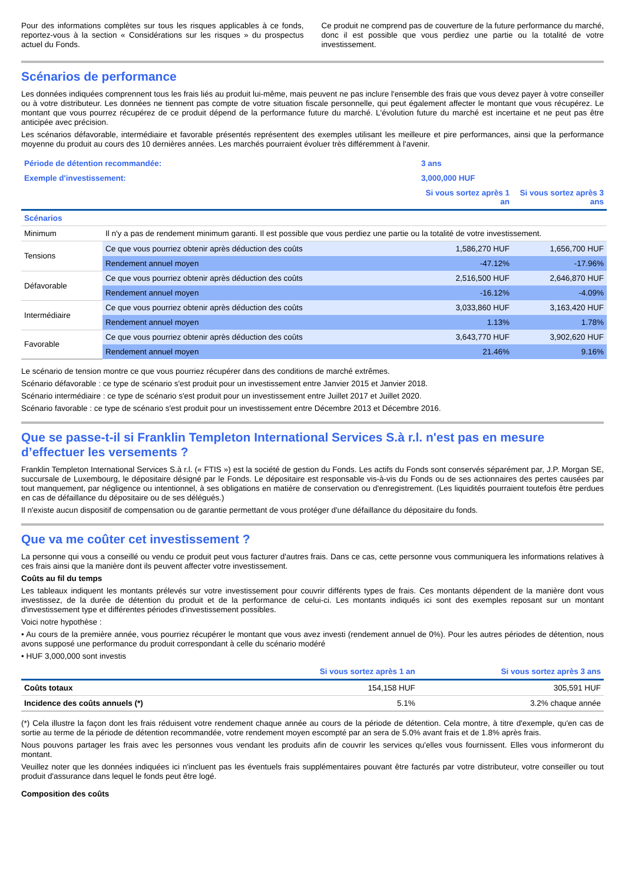Pour des informations complètes sur tous les risques applicables à ce fonds, reportez-vous à la section « Considérations sur les risques » du prospectus actuel du Fonds.
Ce produit ne comprend pas de couverture de la future performance du marché, donc il est possible que vous perdiez une partie ou la totalité de votre investissement.
Scénarios de performance
Les données indiquées comprennent tous les frais liés au produit lui-même, mais peuvent ne pas inclure l'ensemble des frais que vous devez payer à votre conseiller ou à votre distributeur. Les données ne tiennent pas compte de votre situation fiscale personnelle, qui peut également affecter le montant que vous récupérez. Le montant que vous pourrez récupérez de ce produit dépend de la performance future du marché. L'évolution future du marché est incertaine et ne peut pas être anticipée avec précision.
Les scénarios défavorable, intermédiaire et favorable présentés représentent des exemples utilisant les meilleure et pire performances, ainsi que la performance moyenne du produit au cours des 10 dernières années. Les marchés pourraient évoluer très différemment à l'avenir.
| Période de détention recommandée: | | 3 ans | |
| Exemple d'investissement: | | 3,000,000 HUF | |
| | | Si vous sortez après 1 an | Si vous sortez après 3 ans |
| Scénarios | | | |
| Minimum | Il n'y a pas de rendement minimum garanti. Il est possible que vous perdiez une partie ou la totalité de votre investissement. | | |
| Tensions | Ce que vous pourriez obtenir après déduction des coûts | 1,586,270 HUF | 1,656,700 HUF |
| | Rendement annuel moyen | -47.12% | -17.96% |
| Défavorable | Ce que vous pourriez obtenir après déduction des coûts | 2,516,500 HUF | 2,646,870 HUF |
| | Rendement annuel moyen | -16.12% | -4.09% |
| Intermédiaire | Ce que vous pourriez obtenir après déduction des coûts | 3,033,860 HUF | 3,163,420 HUF |
| | Rendement annuel moyen | 1.13% | 1.78% |
| Favorable | Ce que vous pourriez obtenir après déduction des coûts | 3,643,770 HUF | 3,902,620 HUF |
| | Rendement annuel moyen | 21.46% | 9.16% |
Le scénario de tension montre ce que vous pourriez récupérer dans des conditions de marché extrêmes.
Scénario défavorable : ce type de scénario s'est produit pour un investissement entre Janvier 2015 et Janvier 2018.
Scénario intermédiaire : ce type de scénario s'est produit pour un investissement entre Juillet 2017 et Juillet 2020.
Scénario favorable : ce type de scénario s'est produit pour un investissement entre Décembre 2013 et Décembre 2016.
Que se passe-t-il si Franklin Templeton International Services S.à r.l. n'est pas en mesure d’effectuer les versements ?
Franklin Templeton International Services S.à r.l. (« FTIS ») est la société de gestion du Fonds. Les actifs du Fonds sont conservés séparément par, J.P. Morgan SE, succursale de Luxembourg, le dépositaire désigné par le Fonds. Le dépositaire est responsable vis-à-vis du Fonds ou de ses actionnaires des pertes causées par tout manquement, par négligence ou intentionnel, à ses obligations en matière de conservation ou d'enregistrement. (Les liquidités pourraient toutefois être perdues en cas de défaillance du dépositaire ou de ses délégués.)
Il n'existe aucun dispositif de compensation ou de garantie permettant de vous protéger d'une défaillance du dépositaire du fonds.
Que va me coûter cet investissement ?
La personne qui vous a conseillé ou vendu ce produit peut vous facturer d'autres frais. Dans ce cas, cette personne vous communiquera les informations relatives à ces frais ainsi que la manière dont ils peuvent affecter votre investissement.
Coûts au fil du temps
Les tableaux indiquent les montants prélevés sur votre investissement pour couvrir différents types de frais. Ces montants dépendent de la manière dont vous investissez, de la durée de détention du produit et de la performance de celui-ci. Les montants indiqués ici sont des exemples reposant sur un montant d'investissement type et différentes périodes d'investissement possibles.
Voici notre hypothèse :
• Au cours de la première année, vous pourriez récupérer le montant que vous avez investi (rendement annuel de 0%). Pour les autres périodes de détention, nous avons supposé une performance du produit correspondant à celle du scénario modéré
• HUF 3,000,000 sont investis
| | Si vous sortez après 1 an | Si vous sortez après 3 ans |
| --- | --- | --- |
| Coûts totaux | 154,158 HUF | 305,591 HUF |
| Incidence des coûts annuels (*) | 5.1% | 3.2% chaque année |
(*) Cela illustre la façon dont les frais réduisent votre rendement chaque année au cours de la période de détention. Cela montre, à titre d'exemple, qu'en cas de sortie au terme de la période de détention recommandée, votre rendement moyen escompté par an sera de 5.0% avant frais et de 1.8% après frais.
Nous pouvons partager les frais avec les personnes vous vendant les produits afin de couvrir les services qu'elles vous fournissent. Elles vous informeront du montant.
Veuillez noter que les données indiquées ici n'incluent pas les éventuels frais supplémentaires pouvant être facturés par votre distributeur, votre conseiller ou tout produit d'assurance dans lequel le fonds peut être logé.
Composition des coûts